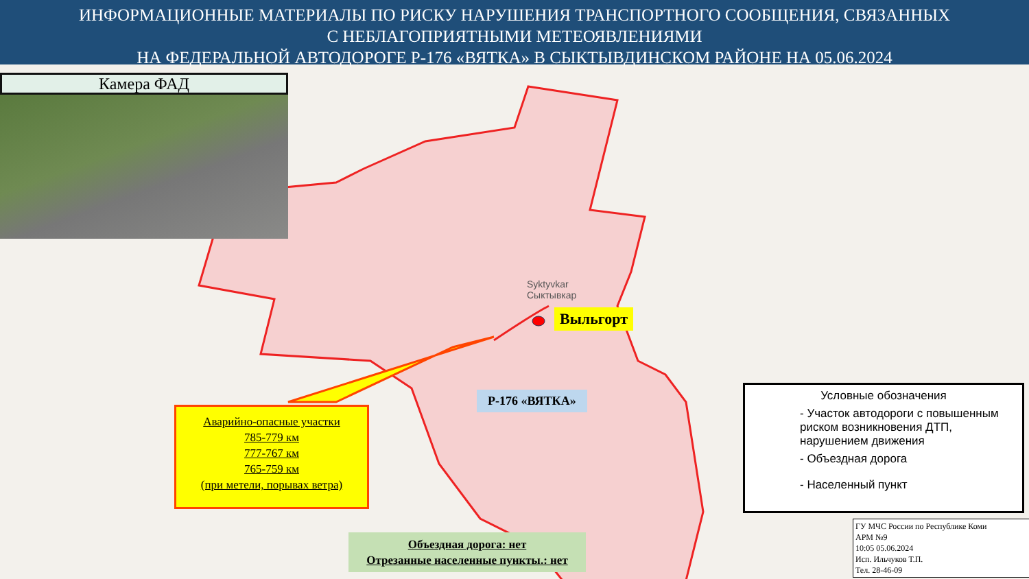ИНФОРМАЦИОННЫЕ МАТЕРИАЛЫ ПО РИСКУ НАРУШЕНИЯ ТРАНСПОРТНОГО СООБЩЕНИЯ, СВЯЗАННЫХ
С НЕБЛАГОПРИЯТНЫМИ МЕТЕОЯВЛЕНИЯМИ
НА ФЕДЕРАЛЬНОЙ АВТОДОРОГЕ Р-176 «ВЯТКА» В СЫКТЫВДИНСКОМ РАЙОНЕ НА 05.06.2024
Камера ФАД
Выльгорт
Syktyvkar
Сыктывкар
Р-176 «ВЯТКА»
Аварийно-опасные участки
785-779 км
777-767 км
765-759 км
(при метели, порывах ветра)
Объездная дорога: нет
Отрезанные населенные пункты.: нет
Условные обозначения
- Участок автодороги с повышенным риском возникновения ДТП, нарушением движения
- Объездная дорога
- Населенный пункт
ГУ МЧС России по Республике Коми
АРМ №9
10:05 05.06.2024
Исп. Ильчуков Т.П.
Тел. 28-46-09